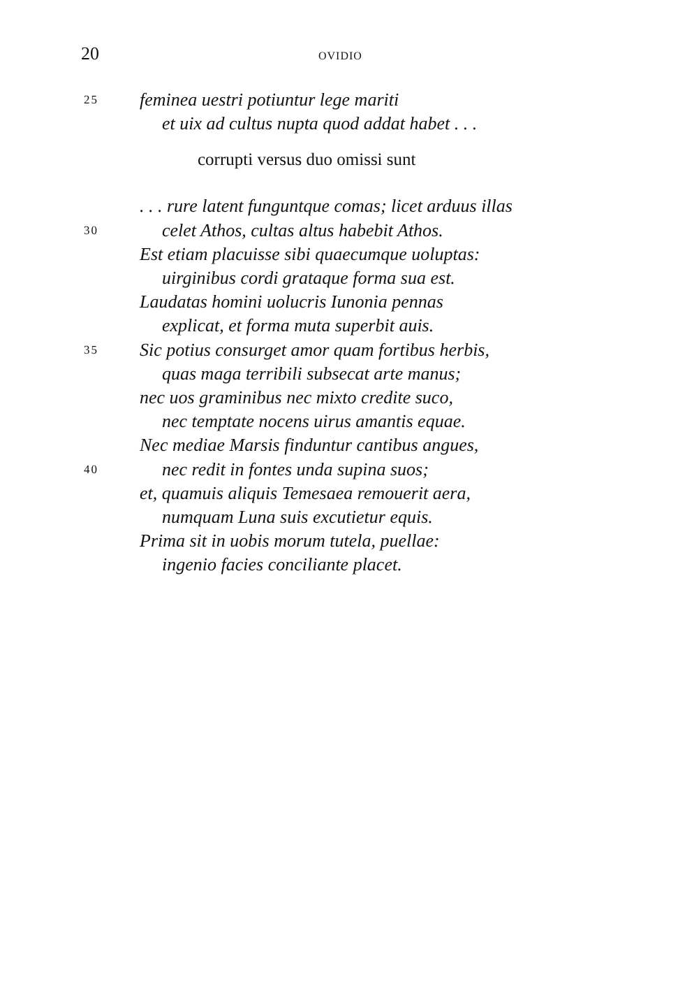20 OVIDIO
25 feminea uestri potiuntur lege mariti
et uix ad cultus nupta quod addat habet . . .
corrupti versus duo omissi sunt
. . . rure latent funguntque comas; licet arduus illas
30 celet Athos, cultas altus habebit Athos.
Est etiam placuisse sibi quaecumque uoluptas:
uirginibus cordi grataque forma sua est.
Laudatas homini uolucris Iunonia pennas
explicat, et forma muta superbit auis.
35 Sic potius consurget amor quam fortibus herbis,
quas maga terribili subsecat arte manus;
nec uos graminibus nec mixto credite suco,
nec temptate nocens uirus amantis equae.
Nec mediae Marsis finduntur cantibus angues,
40 nec redit in fontes unda supina suos;
et, quamuis aliquis Temesaea remouerit aera,
numquam Luna suis excutietur equis.
Prima sit in uobis morum tutela, puellae:
ingenio facies conciliante placet.